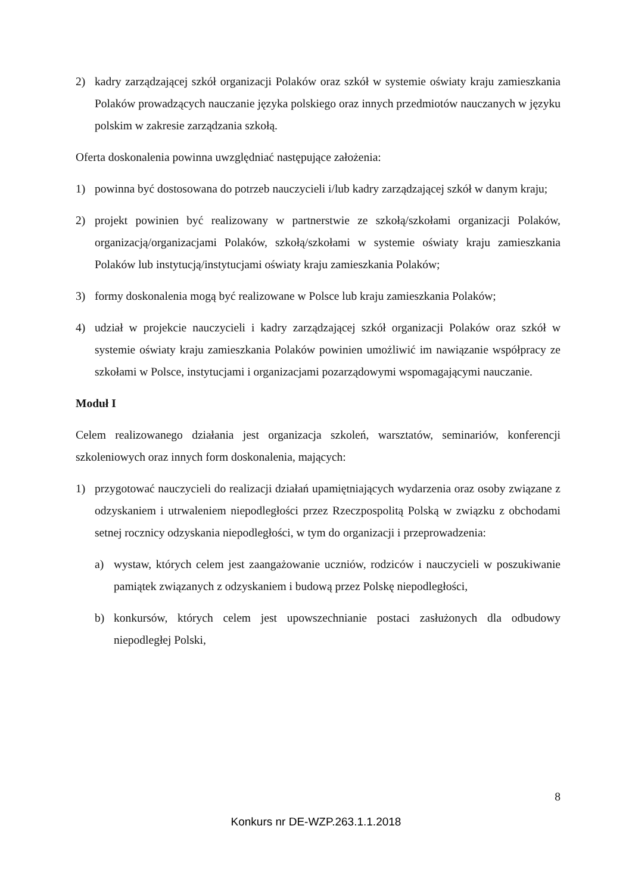2) kadry zarządzającej szkół organizacji Polaków oraz szkół w systemie oświaty kraju zamieszkania Polaków prowadzących nauczanie języka polskiego oraz innych przedmiotów nauczanych w języku polskim w zakresie zarządzania szkołą.
Oferta doskonalenia powinna uwzględniać następujące założenia:
1) powinna być dostosowana do potrzeb nauczycieli i/lub kadry zarządzającej szkół w danym kraju;
2) projekt powinien być realizowany w partnerstwie ze szkołą/szkołami organizacji Polaków, organizacją/organizacjami Polaków, szkołą/szkołami w systemie oświaty kraju zamieszkania Polaków lub instytucją/instytucjami oświaty kraju zamieszkania Polaków;
3) formy doskonalenia mogą być realizowane w Polsce lub kraju zamieszkania Polaków;
4) udział w projekcie nauczycieli i kadry zarządzającej szkół organizacji Polaków oraz szkół w systemie oświaty kraju zamieszkania Polaków powinien umożliwić im nawiązanie współpracy ze szkołami w Polsce, instytucjami i organizacjami pozarządowymi wspomagającymi nauczanie.
Moduł I
Celem realizowanego działania jest organizacja szkoleń, warsztatów, seminariów, konferencji szkoleniowych oraz innych form doskonalenia, mających:
1) przygotować nauczycieli do realizacji działań upamiętniających wydarzenia oraz osoby związane z odzyskaniem i utrwaleniem niepodległości przez Rzeczpospolitą Polską w związku z obchodami setnej rocznicy odzyskania niepodległości, w tym do organizacji i przeprowadzenia:
a) wystaw, których celem jest zaangażowanie uczniów, rodziców i nauczycieli w poszukiwanie pamiątek związanych z odzyskaniem i budową przez Polskę niepodległości,
b) konkursów, których celem jest upowszechnianie postaci zasłużonych dla odbudowy niepodległej Polski,
8
Konkurs nr DE-WZP.263.1.1.2018